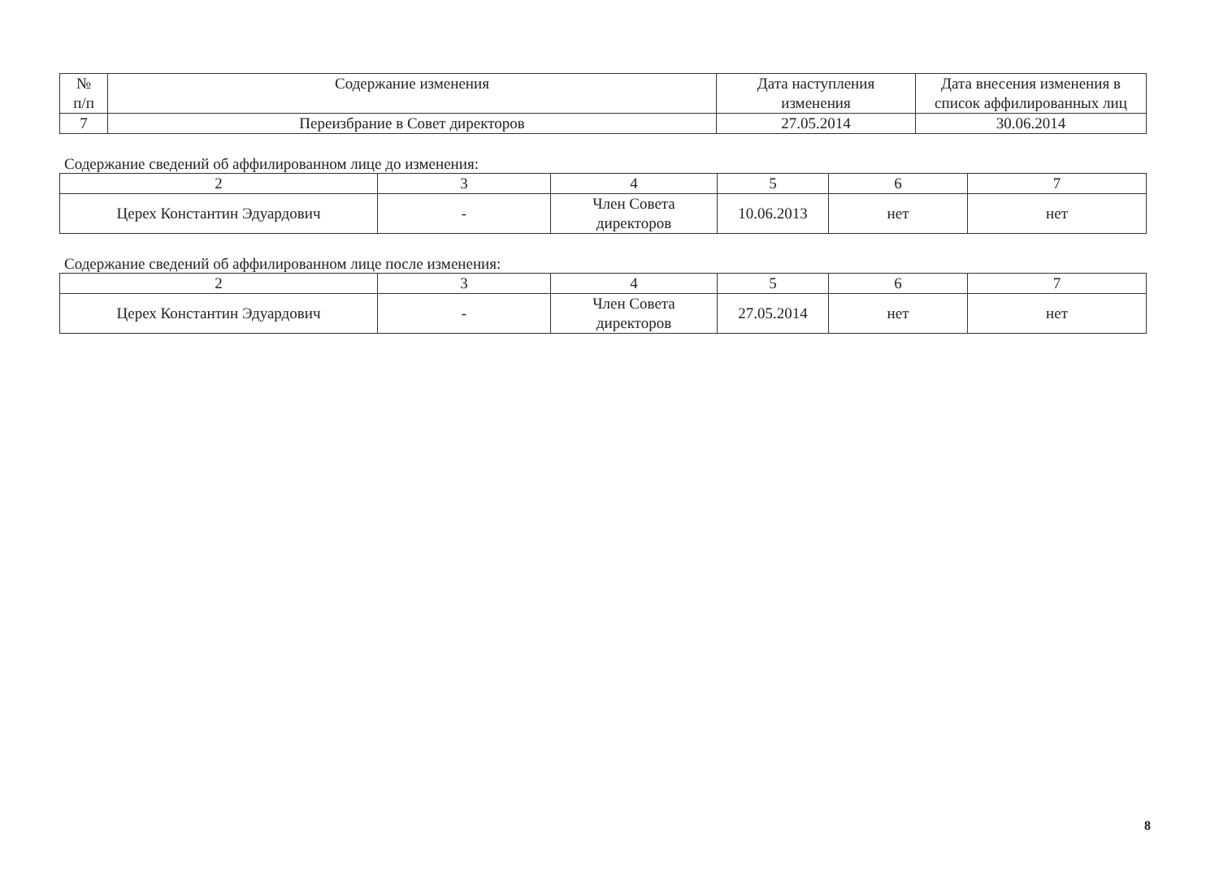| № п/п | Содержание изменения | Дата наступления изменения | Дата внесения изменения в список аффилированных лиц |
| --- | --- | --- | --- |
| 7 | Переизбрание в Совет директоров | 27.05.2014 | 30.06.2014 |
Содержание сведений об аффилированном лице до изменения:
| 2 | 3 | 4 | 5 | 6 | 7 |
| --- | --- | --- | --- | --- | --- |
| Церех Константин Эдуардович | - | Член Совета директоров | 10.06.2013 | нет | нет |
Содержание сведений об аффилированном лице после изменения:
| 2 | 3 | 4 | 5 | 6 | 7 |
| --- | --- | --- | --- | --- | --- |
| Церех Константин Эдуардович | - | Член Совета директоров | 27.05.2014 | нет | нет |
8